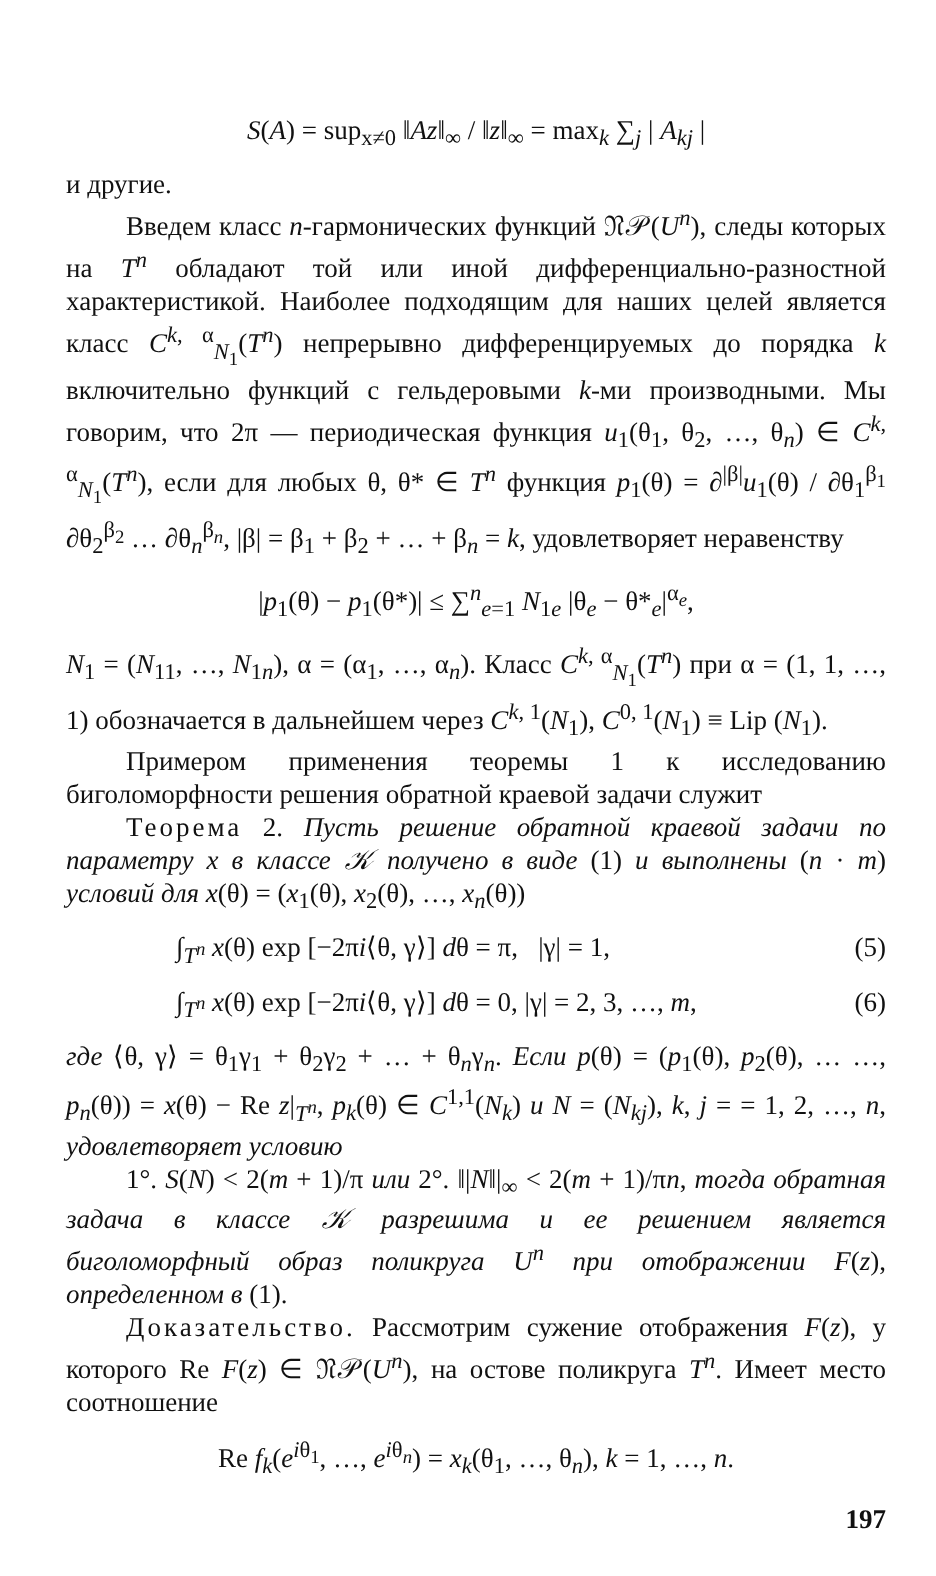S(A) = sup<sub>x≠0</sub> ‖Az‖<sub>∞</sub> / ‖z‖<sub>∞</sub> = max<sub>k</sub> ∑<sub>j</sub> | A<sub>kj</sub> |
и другие.
Введем класс n-гармонических функций 𝔑𝒫(U<sup>n</sup>), следы которых на T<sup>n</sup> обладают той или иной дифференциально-разностной характеристикой. Наиболее подходящим для наших целей является класс C<sup>k, α</sup><sub>N<sub>1</sub></sub>(T<sup>n</sup>) непрерывно дифференцируемых до порядка k включительно функций с гельдеровыми k-ми производными. Мы говорим, что 2π — периодическая функция u<sub>1</sub>(θ<sub>1</sub>, θ<sub>2</sub>, …, θ<sub>n</sub>) ∈ C<sup>k, α</sup><sub>N<sub>1</sub></sub>(T<sup>n</sup>), если для любых θ, θ* ∈ T<sup>n</sup> функция p<sub>1</sub>(θ) = ∂<sup>|β|</sup>u<sub>1</sub>(θ) / ∂θ<sub>1</sub><sup>β<sub>1</sub></sup> ∂θ<sub>2</sub><sup>β<sub>2</sub></sup> … ∂θ<sub>n</sub><sup>β<sub>n</sub></sup>, |β| = β<sub>1</sub> + β<sub>2</sub> + … + β<sub>n</sub> = k, удовлетворяет неравенству
|p<sub>1</sub>(θ) − p<sub>1</sub>(θ*)| ≤ ∑<sup>n</sup><sub>e=1</sub> N<sub>1e</sub> |θ<sub>e</sub> − θ*<sub>e</sub>|<sup>α<sub>e</sub></sup>,
N<sub>1</sub> = (N<sub>11</sub>, …, N<sub>1n</sub>), α = (α<sub>1</sub>, …, α<sub>n</sub>). Класс C<sup>k, α</sup><sub>N<sub>1</sub></sub>(T<sup>n</sup>) при α = (1, 1, …, 1) обозначается в дальнейшем через C<sup>k, 1</sup>(N<sub>1</sub>), C<sup>0, 1</sup>(N<sub>1</sub>) ≡ Lip (N<sub>1</sub>).
Примером применения теоремы 1 к исследованию биголоморфности решения обратной краевой задачи служит
Теорема 2. Пусть решение обратной краевой задачи по параметру x в классе 𝒦 получено в виде (1) и выполнены (n · m) условий для x(θ) = (x<sub>1</sub>(θ), x<sub>2</sub>(θ), …, x<sub>n</sub>(θ))
∫<sub>T<sup>n</sup></sub> x(θ) exp [−2πi⟨θ, γ⟩] dθ = π, |γ| = 1, (5)
∫<sub>T<sup>n</sup></sub> x(θ) exp [−2πi⟨θ, γ⟩] dθ = 0, |γ| = 2, 3, …, m, (6)
где ⟨θ, γ⟩ = θ<sub>1</sub>γ<sub>1</sub> + θ<sub>2</sub>γ<sub>2</sub> + … + θ<sub>n</sub>γ<sub>n</sub>. Если p(θ) = (p<sub>1</sub>(θ), p<sub>2</sub>(θ), … …, p<sub>n</sub>(θ)) = x(θ) − Re z|<sub>T<sup>n</sup></sub>, p<sub>k</sub>(θ) ∈ C<sup>1,1</sup>(N<sub>k</sub>) и N = (N<sub>kj</sub>), k, j = = 1, 2, …, n, удовлетворяет условию
1°. S(N) < 2(m + 1)/π или 2°. ‖|N‖|<sub>∞</sub> < 2(m + 1)/πn, тогда обратная задача в классе 𝒦 разрешима и ее решением является биголоморфный образ поликруга U<sup>n</sup> при отображении F(z), определенном в (1).
Доказательство. Рассмотрим сужение отображения F(z), у которого Re F(z) ∈ 𝔑𝒫(U<sup>n</sup>), на остове поликруга T<sup>n</sup>. Имеет место соотношение
Re f<sub>k</sub>(e<sup>iθ<sub>1</sub></sup>, …, e<sup>iθ<sub>n</sub></sup>) = x<sub>k</sub>(θ<sub>1</sub>, …, θ<sub>n</sub>), k = 1, …, n.
197